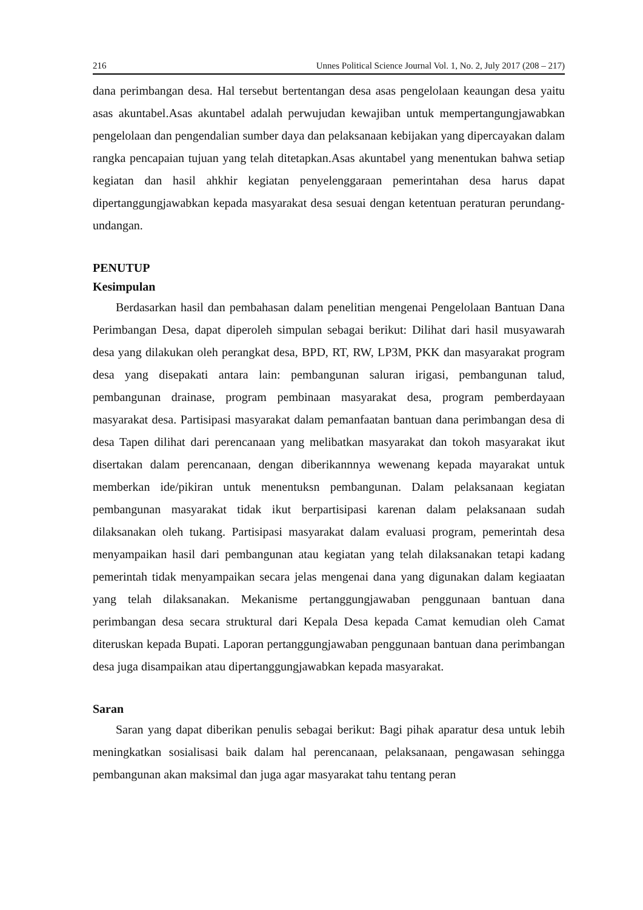216 Unnes Political Science Journal Vol. 1, No. 2, July 2017 (208 – 217)
dana perimbangan desa. Hal tersebut bertentangan desa asas pengelolaan keaungan desa yaitu asas akuntabel.Asas akuntabel adalah perwujudan kewajiban untuk mempertangungjawabkan pengelolaan dan pengendalian sumber daya dan pelaksanaan kebijakan yang dipercayakan dalam rangka pencapaian tujuan yang telah ditetapkan.Asas akuntabel yang menentukan bahwa setiap kegiatan dan hasil ahkhir kegiatan penyelenggaraan pemerintahan desa harus dapat dipertanggungjawabkan kepada masyarakat desa sesuai dengan ketentuan peraturan perundang-undangan.
PENUTUP
Kesimpulan
Berdasarkan hasil dan pembahasan dalam penelitian mengenai Pengelolaan Bantuan Dana Perimbangan Desa, dapat diperoleh simpulan sebagai berikut: Dilihat dari hasil musyawarah desa yang dilakukan oleh perangkat desa, BPD, RT, RW, LP3M, PKK dan masyarakat program desa yang disepakati antara lain: pembangunan saluran irigasi, pembangunan talud, pembangunan drainase, program pembinaan masyarakat desa, program pemberdayaan masyarakat desa. Partisipasi masyarakat dalam pemanfaatan bantuan dana perimbangan desa di desa Tapen dilihat dari perencanaan yang melibatkan masyarakat dan tokoh masyarakat ikut disertakan dalam perencanaan, dengan diberikannnya wewenang kepada mayarakat untuk memberkan ide/pikiran untuk menentuksn pembangunan. Dalam pelaksanaan kegiatan pembangunan masyarakat tidak ikut berpartisipasi karenan dalam pelaksanaan sudah dilaksanakan oleh tukang. Partisipasi masyarakat dalam evaluasi program, pemerintah desa menyampaikan hasil dari pembangunan atau kegiatan yang telah dilaksanakan tetapi kadang pemerintah tidak menyampaikan secara jelas mengenai dana yang digunakan dalam kegiaatan yang telah dilaksanakan. Mekanisme pertanggungjawaban penggunaan bantuan dana perimbangan desa secara struktural dari Kepala Desa kepada Camat kemudian oleh Camat diteruskan kepada Bupati. Laporan pertanggungjawaban penggunaan bantuan dana perimbangan desa juga disampaikan atau dipertanggungjawabkan kepada masyarakat.
Saran
Saran yang dapat diberikan penulis sebagai berikut: Bagi pihak aparatur desa untuk lebih meningkatkan sosialisasi baik dalam hal perencanaan, pelaksanaan, pengawasan sehingga pembangunan akan maksimal dan juga agar masyarakat tahu tentang peran